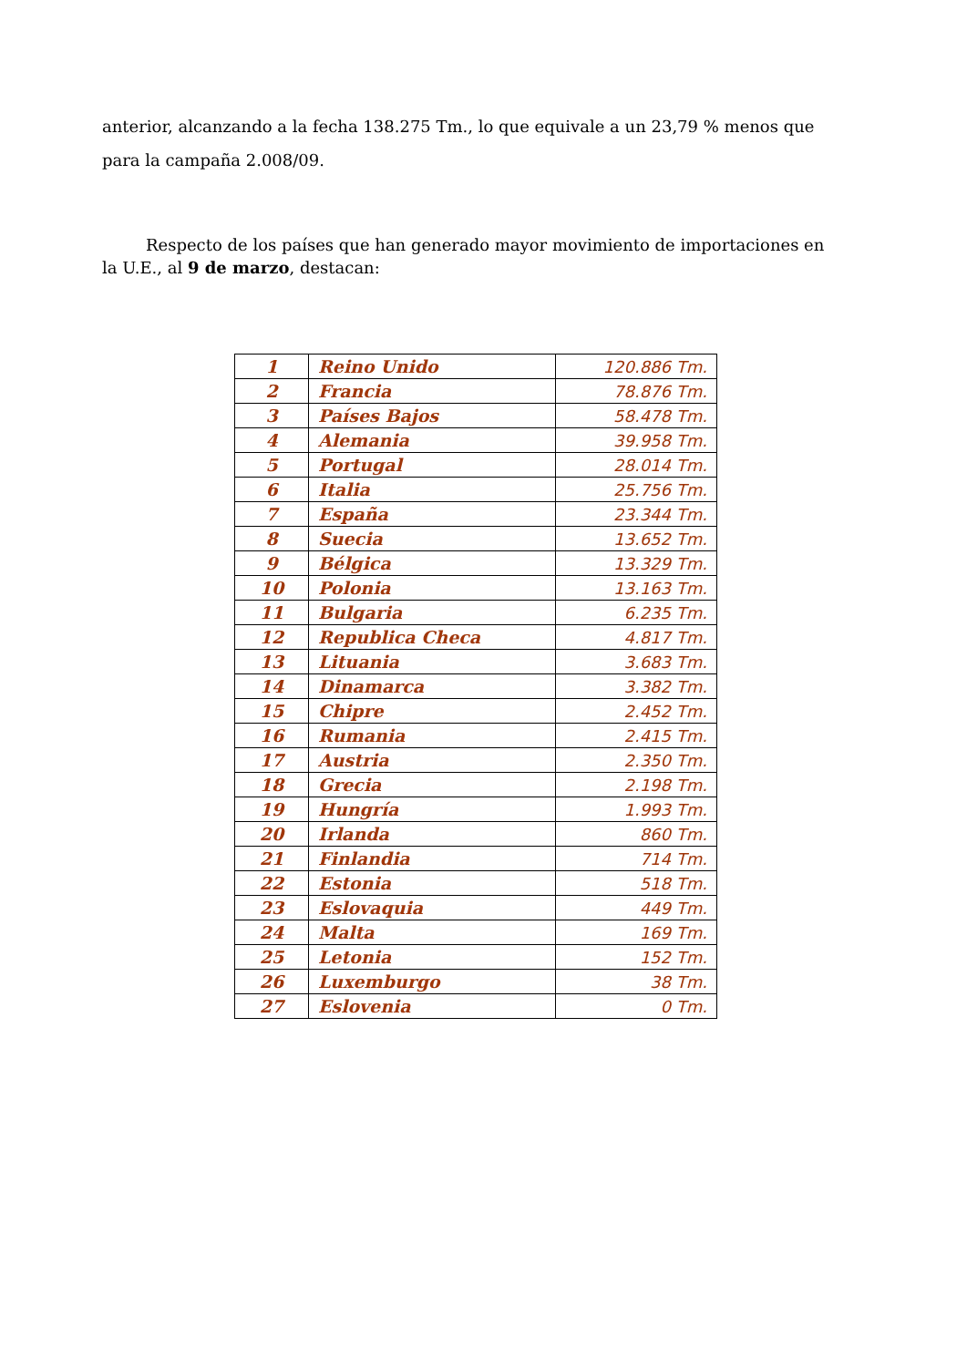anterior, alcanzando a la fecha 138.275 Tm., lo que equivale a un 23,79 % menos que para la campaña 2.008/09.
Respecto de los países que han generado mayor movimiento de importaciones en la U.E., al 9 de marzo, destacan:
| 1 | Reino Unido | 120.886 Tm. |
| 2 | Francia | 78.876 Tm. |
| 3 | Países Bajos | 58.478 Tm. |
| 4 | Alemania | 39.958 Tm. |
| 5 | Portugal | 28.014 Tm. |
| 6 | Italia | 25.756 Tm. |
| 7 | España | 23.344 Tm. |
| 8 | Suecia | 13.652 Tm. |
| 9 | Bélgica | 13.329 Tm. |
| 10 | Polonia | 13.163 Tm. |
| 11 | Bulgaria | 6.235 Tm. |
| 12 | Republica Checa | 4.817 Tm. |
| 13 | Lituania | 3.683 Tm. |
| 14 | Dinamarca | 3.382 Tm. |
| 15 | Chipre | 2.452 Tm. |
| 16 | Rumania | 2.415 Tm. |
| 17 | Austria | 2.350 Tm. |
| 18 | Grecia | 2.198 Tm. |
| 19 | Hungría | 1.993 Tm. |
| 20 | Irlanda | 860 Tm. |
| 21 | Finlandia | 714 Tm. |
| 22 | Estonia | 518 Tm. |
| 23 | Eslovaquia | 449 Tm. |
| 24 | Malta | 169 Tm. |
| 25 | Letonia | 152 Tm. |
| 26 | Luxemburgo | 38 Tm. |
| 27 | Eslovenia | 0 Tm. |